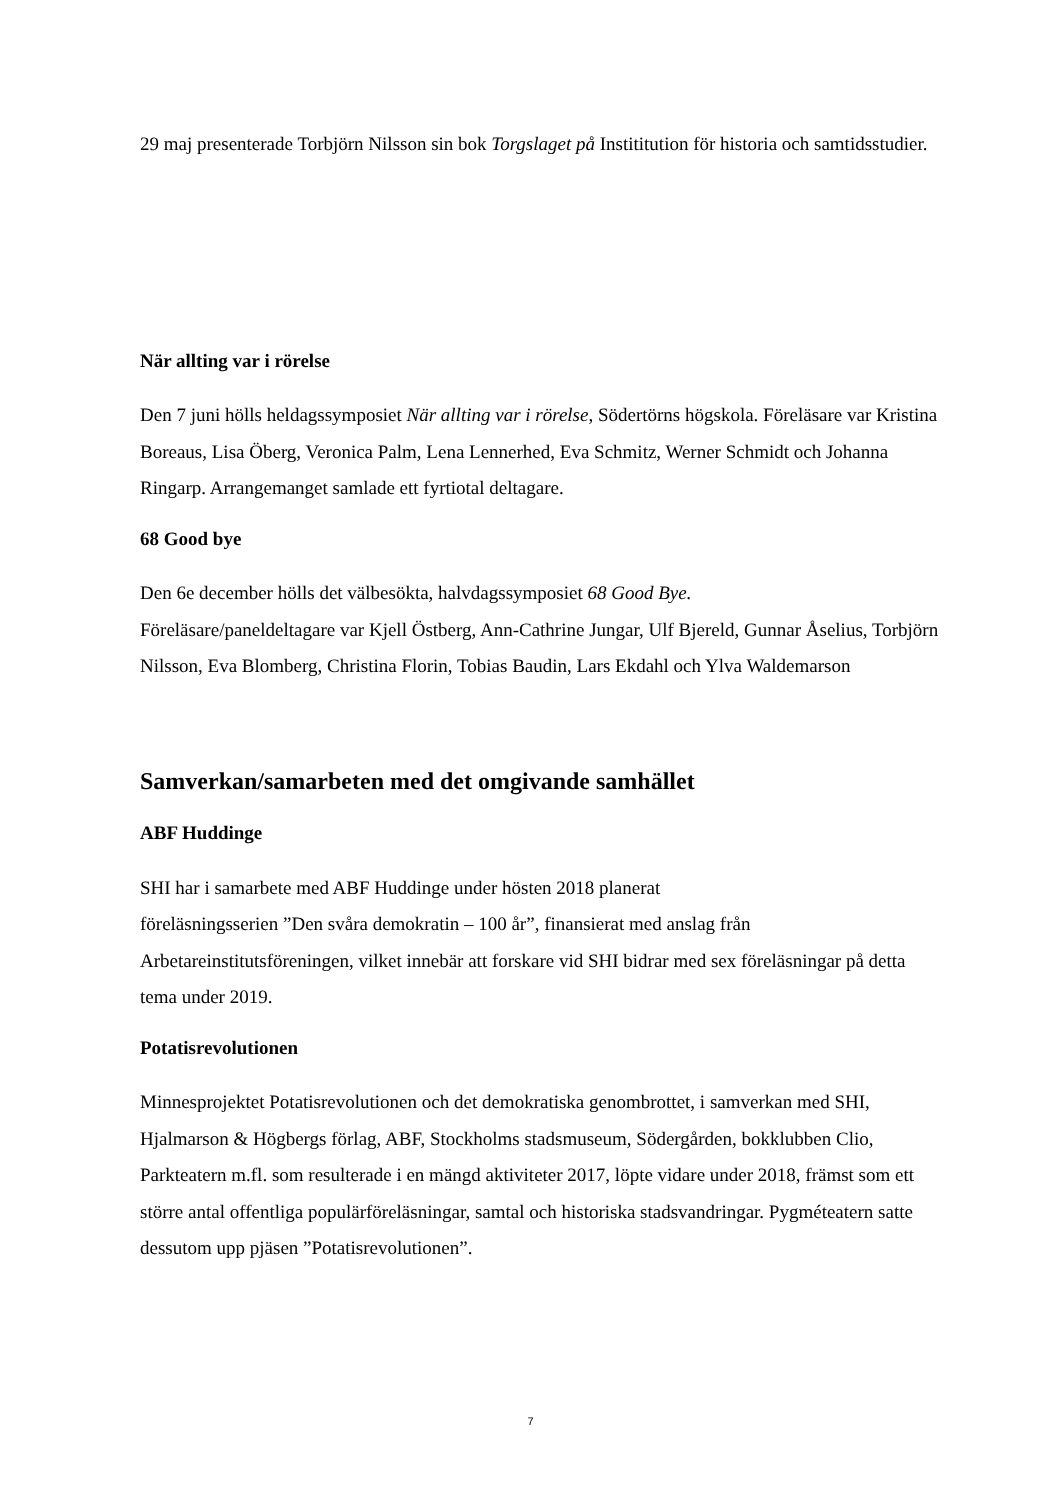29 maj presenterade Torbjörn Nilsson sin bok Torgslaget på Instititution för historia och samtidsstudier.
När allting var i rörelse
Den 7 juni hölls heldagssymposiet När allting var i rörelse, Södertörns högskola. Föreläsare var Kristina Boreaus, Lisa Öberg, Veronica Palm, Lena Lennerhed, Eva Schmitz, Werner Schmidt och Johanna Ringarp. Arrangemanget samlade ett fyrtiotal deltagare.
68 Good bye
Den 6e december hölls det välbesökta, halvdagssymposiet 68 Good Bye.
Föreläsare/paneldeltagare var Kjell Östberg, Ann-Cathrine Jungar, Ulf Bjereld, Gunnar Åselius, Torbjörn Nilsson, Eva Blomberg, Christina Florin, Tobias Baudin, Lars Ekdahl och Ylva Waldemarson
Samverkan/samarbeten med det omgivande samhället
ABF Huddinge
SHI har i samarbete med ABF Huddinge under hösten 2018 planerat
föreläsningsserien ”Den svåra demokratin – 100 år”, finansierat med anslag från Arbetareinstitutsföreningen, vilket innebär att forskare vid SHI bidrar med sex föreläsningar på detta tema under 2019.
Potatisrevolutionen
Minnesprojektet Potatisrevolutionen och det demokratiska genombrottet, i samverkan med SHI, Hjalmarson & Högbergs förlag, ABF, Stockholms stadsmuseum, Södergården, bokklubben Clio, Parkteatern m.fl. som resulterade i en mängd aktiviteter 2017, löpte vidare under 2018, främst som ett större antal offentliga populärföreläsningar, samtal och historiska stadsvandringar. Pygméteatern satte dessutom upp pjäsen ”Potatisrevolutionen”.
7